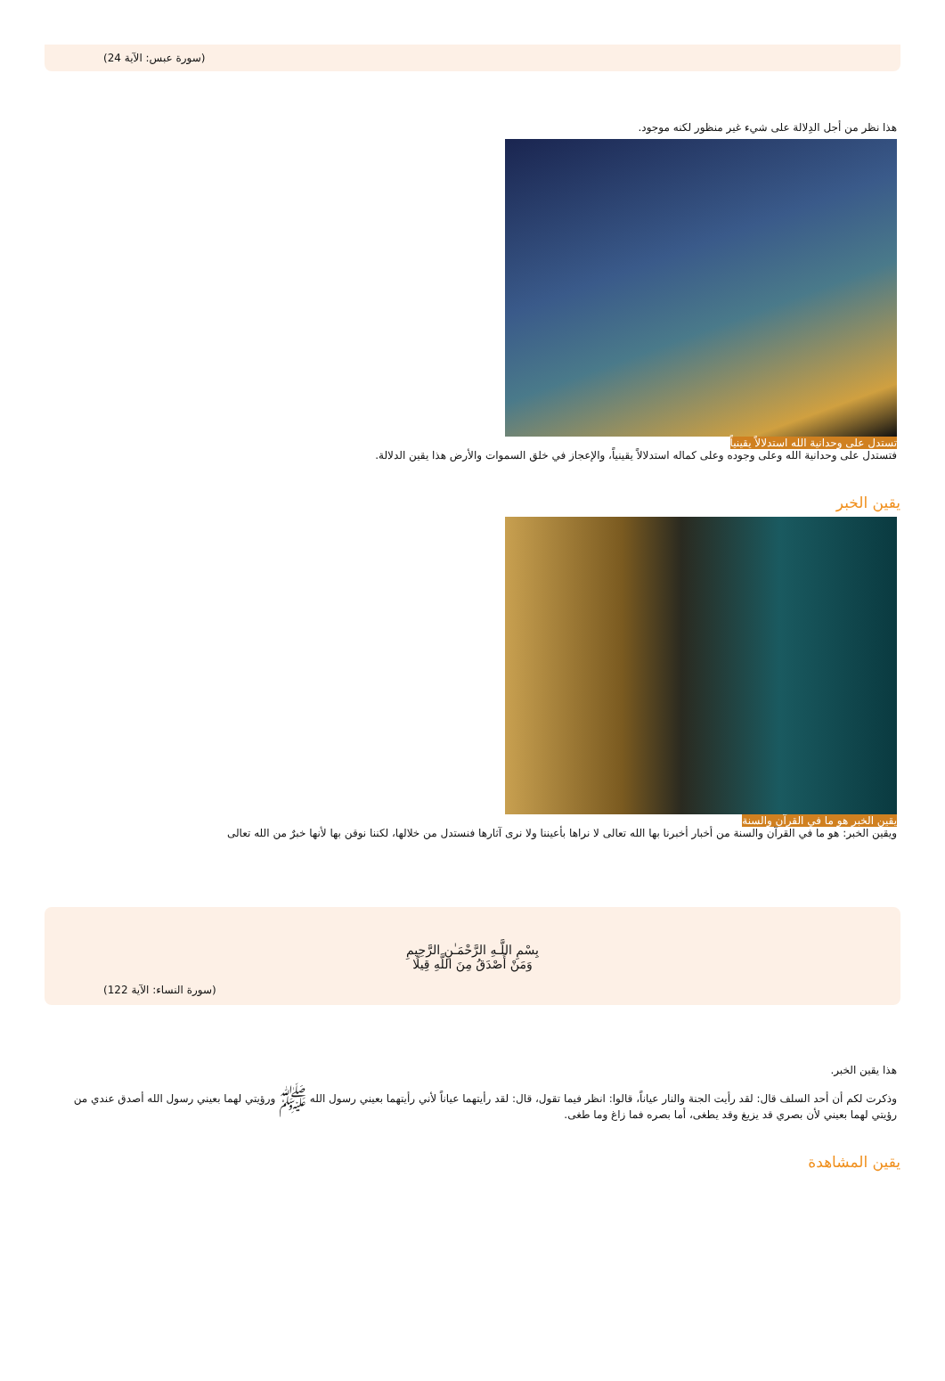(سورة عبس: الآية 24)
هذا نظر من أجل الدِلالة على شيء غير منظور لكنه موجود.
تستدل على وحدانية الله استدلالاً يقينياً
فتستدل على وحدانية الله وعلى وجوده وعلى كماله استدلالاً يقينياً، والإعجاز في خلق السموات والأرض هذا يقين الدلالة.
يقين الخبر
يقين الخبر هو ما في القرآن والسنة
ويقين الخبر: هو ما في القرآن والسنة من أخبار أخبرنا بها الله تعالى لا نراها بأعيننا ولا نرى آثارها فنستدل من خلالها، لكننا نوقن بها لأنها خبرٌ من الله تعالى
بِسْمِ اللَّـهِ الرَّحْمَـٰنِ الرَّحِيمِ
وَمَنْ أَصْدَقُ مِنَ اللَّهِ قِيلًا
(سورة النساء: الآية 122)
هذا يقين الخبر.
وذكرت لكم أن أحد السلف قال: لقد رأيت الجنة والنار عياناً، قالوا: انظر فيما تقول، قال: لقد رأيتهما عياناً لأني رأيتهما بعيني رسول الله ﷺ ورؤيتي لهما بعيني رسول الله أصدق عندي من رؤيتي لهما بعيني لأن بصري قد يزيغ وقد يطغى، أما بصره فما زاغ وما طغى.
يقين المشاهدة